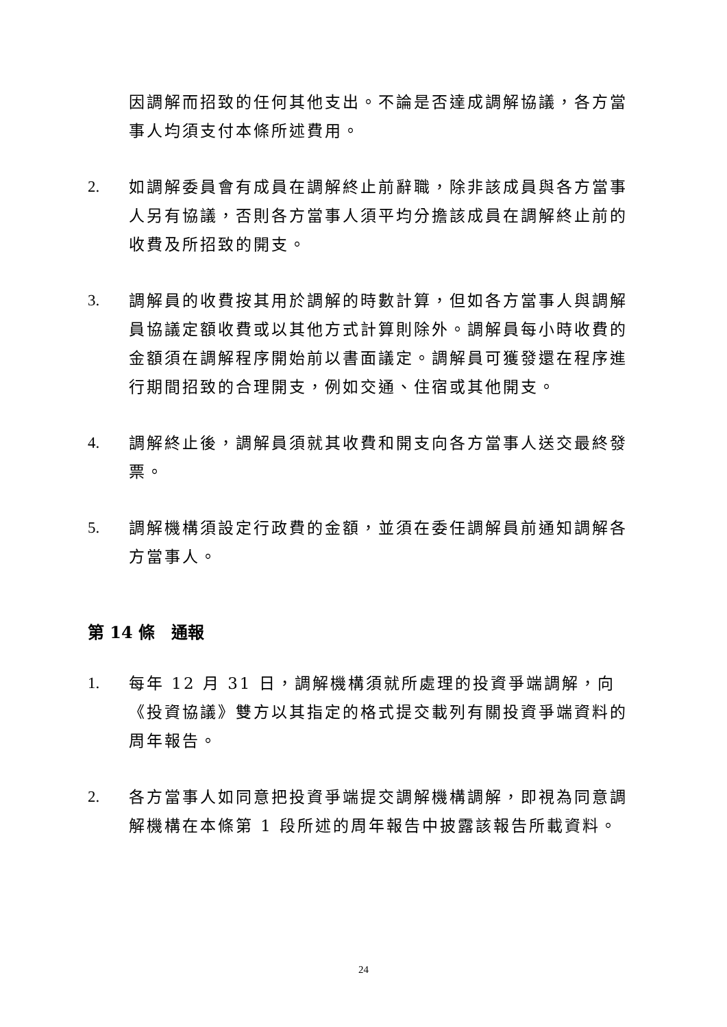因調解而招致的任何其他支出。不論是否達成調解協議，各方當事人均須支付本條所述費用。
2. 如調解委員會有成員在調解終止前辭職，除非該成員與各方當事人另有協議，否則各方當事人須平均分擔該成員在調解終止前的收費及所招致的開支。
3. 調解員的收費按其用於調解的時數計算，但如各方當事人與調解員協議定額收費或以其他方式計算則除外。調解員每小時收費的金額須在調解程序開始前以書面議定。調解員可獲發還在程序進行期間招致的合理開支，例如交通、住宿或其他開支。
4. 調解終止後，調解員須就其收費和開支向各方當事人送交最終發票。
5. 調解機構須設定行政費的金額，並須在委任調解員前通知調解各方當事人。
第 14 條　通報
1. 每年 12 月 31 日，調解機構須就所處理的投資爭端調解，向《投資協議》雙方以其指定的格式提交載列有關投資爭端資料的周年報告。
2. 各方當事人如同意把投資爭端提交調解機構調解，即視為同意調解機構在本條第 1 段所述的周年報告中披露該報告所載資料。
24